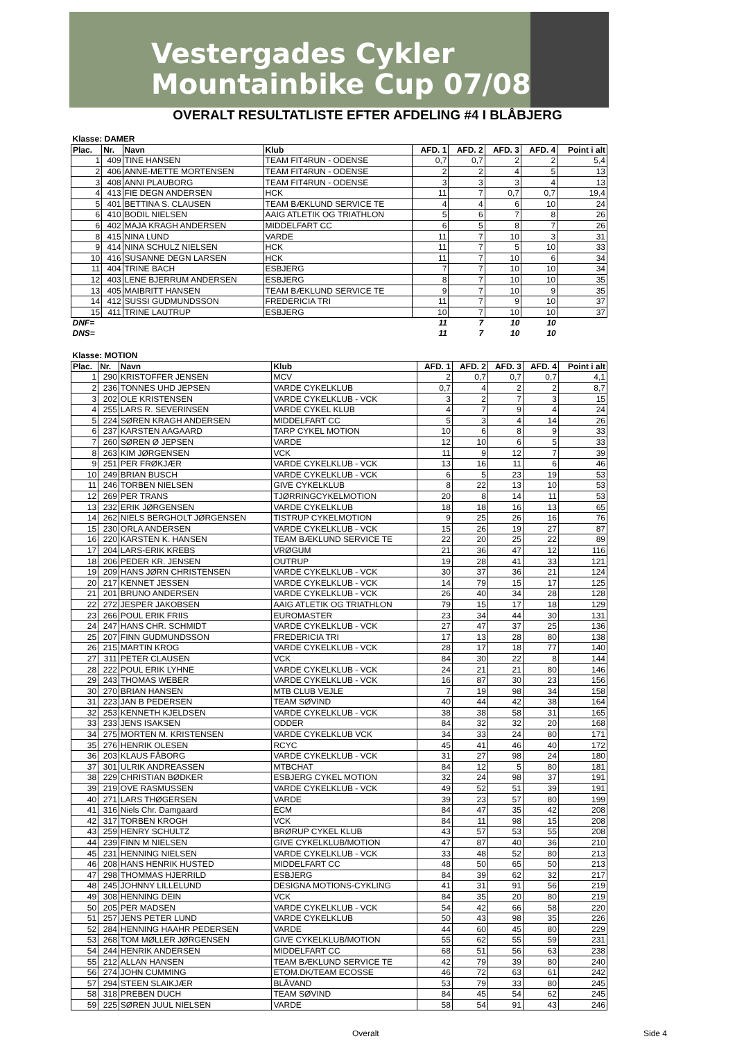Vestergades Cykler
Mountainbike Cup 07/08
OVERALT RESULTATLISTE EFTER AFDELING #4 I BLÅBJERG
| Klasse: DAMER | | | | | | | | |
| Plac. | Nr. | Navn | Klub | AFD. 1 | AFD. 2 | AFD. 3 | AFD. 4 | Point i alt |
| 1 | 409 | TINE HANSEN | TEAM FIT4RUN - ODENSE | 0,7 | 0,7 | 2 | 2 | 5,4 |
| 2 | 406 | ANNE-METTE MORTENSEN | TEAM FIT4RUN - ODENSE | 2 | 2 | 4 | 5 | 13 |
| 3 | 408 | ANNI PLAUBORG | TEAM FIT4RUN - ODENSE | 3 | 3 | 3 | 4 | 13 |
| 4 | 413 | FIE DEGN ANDERSEN | HCK | 11 | 7 | 0,7 | 0,7 | 19,4 |
| 5 | 401 | BETTINA S. CLAUSEN | TEAM BÆKLUND SERVICE TE | 4 | 4 | 6 | 10 | 24 |
| 6 | 410 | BODIL NIELSEN | AAIG ATLETIK OG TRIATHLON | 5 | 6 | 7 | 8 | 26 |
| 6 | 402 | MAJA KRAGH ANDERSEN | MIDDELFART CC | 6 | 5 | 8 | 7 | 26 |
| 8 | 415 | NINA LUND | VARDE | 11 | 7 | 10 | 3 | 31 |
| 9 | 414 | NINA SCHULZ NIELSEN | HCK | 11 | 7 | 5 | 10 | 33 |
| 10 | 416 | SUSANNE DEGN LARSEN | HCK | 11 | 7 | 10 | 6 | 34 |
| 11 | 404 | TRINE BACH | ESBJERG | 7 | 7 | 10 | 10 | 34 |
| 12 | 403 | LENE BJERRUM ANDERSEN | ESBJERG | 8 | 7 | 10 | 10 | 35 |
| 13 | 405 | MAIBRITT HANSEN | TEAM BÆKLUND SERVICE TE | 9 | 7 | 10 | 9 | 35 |
| 14 | 412 | SUSSI GUDMUNDSSON | FREDERICIA TRI | 11 | 7 | 9 | 10 | 37 |
| 15 | 411 | TRINE LAUTRUP | ESBJERG | 10 | 7 | 10 | 10 | 37 |
| DNF= | | | | 11 | 7 | 10 | 10 | |
| DNS= | | | | 11 | 7 | 10 | 10 | |
| Klasse: MOTION | | | | | | | | |
| Plac. | Nr. | Navn | Klub | AFD. 1 | AFD. 2 | AFD. 3 | AFD. 4 | Point i alt |
| 1 | 290 | KRISTOFFER JENSEN | MCV | 2 | 0,7 | 0,7 | 0,7 | 4,1 |
| 2 | 236 | TONNES UHD JEPSEN | VARDE CYKELKLUB | 0,7 | 4 | 2 | 2 | 8,7 |
| 3 | 202 | OLE KRISTENSEN | VARDE CYKELKLUB - VCK | 3 | 2 | 7 | 3 | 15 |
| 4 | 255 | LARS R. SEVERINSEN | VARDE CYKEL KLUB | 4 | 7 | 9 | 4 | 24 |
| 5 | 224 | SØREN KRAGH ANDERSEN | MIDDELFART CC | 5 | 3 | 4 | 14 | 26 |
| 6 | 237 | KARSTEN AAGAARD | TARP CYKEL MOTION | 10 | 6 | 8 | 9 | 33 |
| 7 | 260 | SØREN Ø JEPSEN | VARDE | 12 | 10 | 6 | 5 | 33 |
| 8 | 263 | KIM JØRGENSEN | VCK | 11 | 9 | 12 | 7 | 39 |
| 9 | 251 | PER FRØKJÆR | VARDE CYKELKLUB - VCK | 13 | 16 | 11 | 6 | 46 |
| 10 | 249 | BRIAN BUSCH | VARDE CYKELKLUB - VCK | 6 | 5 | 23 | 19 | 53 |
| 11 | 246 | TORBEN NIELSEN | GIVE CYKELKLUB | 8 | 22 | 13 | 10 | 53 |
| 12 | 269 | PER TRANS | TJØRRINGCYKELMOTION | 20 | 8 | 14 | 11 | 53 |
| 13 | 232 | ERIK JØRGENSEN | VARDE CYKELKLUB | 18 | 18 | 16 | 13 | 65 |
| 14 | 262 | NIELS BERGHOLT JØRGENSEN | TISTRUP CYKELMOTION | 9 | 25 | 26 | 16 | 76 |
| 15 | 230 | ORLA ANDERSEN | VARDE CYKELKLUB - VCK | 15 | 26 | 19 | 27 | 87 |
| 16 | 220 | KARSTEN K. HANSEN | TEAM BÆKLUND SERVICE TE | 22 | 20 | 25 | 22 | 89 |
| 17 | 204 | LARS-ERIK KREBS | VRØGUM | 21 | 36 | 47 | 12 | 116 |
| 18 | 206 | PEDER KR. JENSEN | OUTRUP | 19 | 28 | 41 | 33 | 121 |
| 19 | 209 | HANS JØRN CHRISTENSEN | VARDE CYKELKLUB - VCK | 30 | 37 | 36 | 21 | 124 |
| 20 | 217 | KENNET JESSEN | VARDE CYKELKLUB - VCK | 14 | 79 | 15 | 17 | 125 |
| 21 | 201 | BRUNO ANDERSEN | VARDE CYKELKLUB - VCK | 26 | 40 | 34 | 28 | 128 |
| 22 | 272 | JESPER JAKOBSEN | AAIG ATLETIK OG TRIATHLON | 79 | 15 | 17 | 18 | 129 |
| 23 | 266 | POUL ERIK FRIIS | EUROMASTER | 23 | 34 | 44 | 30 | 131 |
| 24 | 247 | HANS CHR. SCHMIDT | VARDE CYKELKLUB - VCK | 27 | 47 | 37 | 25 | 136 |
| 25 | 207 | FINN GUDMUNDSSON | FREDERICIA TRI | 17 | 13 | 28 | 80 | 138 |
| 26 | 215 | MARTIN KROG | VARDE CYKELKLUB - VCK | 28 | 17 | 18 | 77 | 140 |
| 27 | 311 | PETER CLAUSEN | VCK | 84 | 30 | 22 | 8 | 144 |
| 28 | 222 | POUL ERIK LYHNE | VARDE CYKELKLUB - VCK | 24 | 21 | 21 | 80 | 146 |
| 29 | 243 | THOMAS WEBER | VARDE CYKELKLUB - VCK | 16 | 87 | 30 | 23 | 156 |
| 30 | 270 | BRIAN HANSEN | MTB CLUB VEJLE | 7 | 19 | 98 | 34 | 158 |
| 31 | 223 | JAN B PEDERSEN | TEAM SØVIND | 40 | 44 | 42 | 38 | 164 |
| 32 | 253 | KENNETH KJELDSEN | VARDE CYKELKLUB - VCK | 38 | 38 | 58 | 31 | 165 |
| 33 | 233 | JENS ISAKSEN | ODDER | 84 | 32 | 32 | 20 | 168 |
| 34 | 275 | MORTEN M. KRISTENSEN | VARDE CYKELKLUB VCK | 34 | 33 | 24 | 80 | 171 |
| 35 | 276 | HENRIK OLESEN | RCYC | 45 | 41 | 46 | 40 | 172 |
| 36 | 203 | KLAUS FÅBORG | VARDE CYKELKLUB - VCK | 31 | 27 | 98 | 24 | 180 |
| 37 | 301 | ULRIK ANDREASSEN | MTBCHAT | 84 | 12 | 5 | 80 | 181 |
| 38 | 229 | CHRISTIAN BØDKER | ESBJERG CYKEL MOTION | 32 | 24 | 98 | 37 | 191 |
| 39 | 219 | OVE RASMUSSEN | VARDE CYKELKLUB - VCK | 49 | 52 | 51 | 39 | 191 |
| 40 | 271 | LARS THØGERSEN | VARDE | 39 | 23 | 57 | 80 | 199 |
| 41 | 316 | Niels Chr. Damgaard | ECM | 84 | 47 | 35 | 42 | 208 |
| 42 | 317 | TORBEN KROGH | VCK | 84 | 11 | 98 | 15 | 208 |
| 43 | 259 | HENRY SCHULTZ | BRØRUP CYKEL KLUB | 43 | 57 | 53 | 55 | 208 |
| 44 | 239 | FINN M NIELSEN | GIVE CYKELKLUB/MOTION | 47 | 87 | 40 | 36 | 210 |
| 45 | 231 | HENNING NIELSEN | VARDE CYKELKLUB - VCK | 33 | 48 | 52 | 80 | 213 |
| 46 | 208 | HANS HENRIK HUSTED | MIDDELFART CC | 48 | 50 | 65 | 50 | 213 |
| 47 | 298 | THOMMAS HJERRILD | ESBJERG | 84 | 39 | 62 | 32 | 217 |
| 48 | 245 | JOHNNY LILLELUND | DESIGNA MOTIONS-CYKLING | 41 | 31 | 91 | 56 | 219 |
| 49 | 308 | HENNING DEIN | VCK | 84 | 35 | 20 | 80 | 219 |
| 50 | 205 | PER MADSEN | VARDE CYKELKLUB - VCK | 54 | 42 | 66 | 58 | 220 |
| 51 | 257 | JENS PETER LUND | VARDE CYKELKLUB | 50 | 43 | 98 | 35 | 226 |
| 52 | 284 | HENNING HAAHR PEDERSEN | VARDE | 44 | 60 | 45 | 80 | 229 |
| 53 | 268 | TOM MØLLER JØRGENSEN | GIVE CYKELKLUB/MOTION | 55 | 62 | 55 | 59 | 231 |
| 54 | 244 | HENRIK ANDERSEN | MIDDELFART CC | 68 | 51 | 56 | 63 | 238 |
| 55 | 212 | ALLAN HANSEN | TEAM BÆKLUND SERVICE TE | 42 | 79 | 39 | 80 | 240 |
| 56 | 274 | JOHN CUMMING | ETOM.DK/TEAM ECOSSE | 46 | 72 | 63 | 61 | 242 |
| 57 | 294 | STEEN SLAIKJÆR | BLÅVAND | 53 | 79 | 33 | 80 | 245 |
| 58 | 318 | PREBEN DUCH | TEAM SØVIND | 84 | 45 | 54 | 62 | 245 |
| 59 | 225 | SØREN JUUL NIELSEN | VARDE | 58 | 54 | 91 | 43 | 246 |
Overalt Side 4